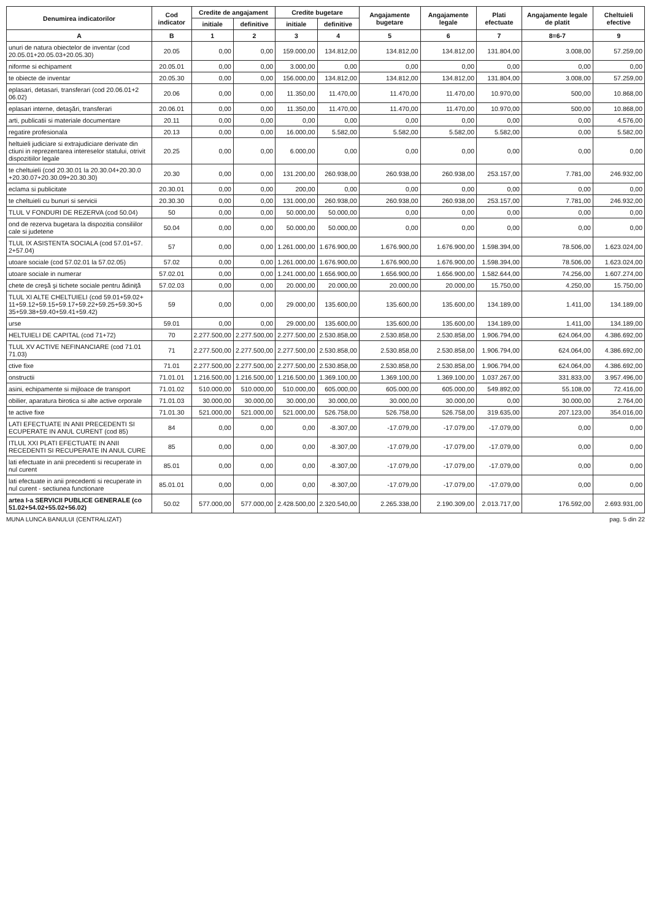| Denumirea indicatorilor | Cod indicator | Credite de angajament | | Credite bugetare | | Angajamente bugetare | Angajamente legale | Plati efectuate | Angajamente legale de platit | Cheltuieli efective |
| --- | --- | --- | --- | --- | --- | --- | --- | --- | --- | --- |
| | | initiale | definitive | initiale | definitive | | | | | |
| A | B | 1 | 2 | 3 | 4 | 5 | 6 | 7 | 8=6-7 | 9 |
| unuri de natura obiectelor de inventar (cod 20.05.01+20.05.03+20.05.30) | 20.05 | 0,00 | 0,00 | 159.000,00 | 134.812,00 | 134.812,00 | 134.812,00 | 131.804,00 | 3.008,00 | 57.259,00 |
| niforme si echipament | 20.05.01 | 0,00 | 0,00 | 3.000,00 | 0,00 | 0,00 | 0,00 | 0,00 | 0,00 | 0,00 |
| te obiecte de inventar | 20.05.30 | 0,00 | 0,00 | 156.000,00 | 134.812,00 | 134.812,00 | 134.812,00 | 131.804,00 | 3.008,00 | 57.259,00 |
| eplasari, detasari, transferari (cod 20.06.01+2 06.02) | 20.06 | 0,00 | 0,00 | 11.350,00 | 11.470,00 | 11.470,00 | 11.470,00 | 10.970,00 | 500,00 | 10.868,00 |
| eplasari interne, detaşări, transferari | 20.06.01 | 0,00 | 0,00 | 11.350,00 | 11.470,00 | 11.470,00 | 11.470,00 | 10.970,00 | 500,00 | 10.868,00 |
| arti, publicatii si materiale documentare | 20.11 | 0,00 | 0,00 | 0,00 | 0,00 | 0,00 | 0,00 | 0,00 | 0,00 | 4.576,00 |
| regatire profesionala | 20.13 | 0,00 | 0,00 | 16.000,00 | 5.582,00 | 5.582,00 | 5.582,00 | 5.582,00 | 0,00 | 5.582,00 |
| heltuieli judiciare si extrajudiciare derivate din ctiuni in reprezentarea intereselor statului, otrivit dispozitiilor legale | 20.25 | 0,00 | 0,00 | 6.000,00 | 0,00 | 0,00 | 0,00 | 0,00 | 0,00 | 0,00 |
| te cheltuieli (cod 20.30.01 la 20.30.04+20.30.0 +20.30.07+20.30.09+20.30.30) | 20.30 | 0,00 | 0,00 | 131.200,00 | 260.938,00 | 260.938,00 | 260.938,00 | 253.157,00 | 7.781,00 | 246.932,00 |
| eclama si publicitate | 20.30.01 | 0,00 | 0,00 | 200,00 | 0,00 | 0,00 | 0,00 | 0,00 | 0,00 | 0,00 |
| te cheltuieli cu bunuri si servicii | 20.30.30 | 0,00 | 0,00 | 131.000,00 | 260.938,00 | 260.938,00 | 260.938,00 | 253.157,00 | 7.781,00 | 246.932,00 |
| TLUL V FONDURI DE REZERVA (cod 50.04) | 50 | 0,00 | 0,00 | 50.000,00 | 50.000,00 | 0,00 | 0,00 | 0,00 | 0,00 | 0,00 |
| ond de rezerva bugetara la dispozitia consiliilor cale si judetene | 50.04 | 0,00 | 0,00 | 50.000,00 | 50.000,00 | 0,00 | 0,00 | 0,00 | 0,00 | 0,00 |
| TLUL IX ASISTENTA SOCIALA (cod 57.01+57. 2+57.04) | 57 | 0,00 | 0,00 | 1.261.000,00 | 1.676.900,00 | 1.676.900,00 | 1.676.900,00 | 1.598.394,00 | 78.506,00 | 1.623.024,00 |
| utoare sociale (cod 57.02.01 la 57.02.05) | 57.02 | 0,00 | 0,00 | 1.261.000,00 | 1.676.900,00 | 1.676.900,00 | 1.676.900,00 | 1.598.394,00 | 78.506,00 | 1.623.024,00 |
| utoare sociale in numerar | 57.02.01 | 0,00 | 0,00 | 1.241.000,00 | 1.656.900,00 | 1.656.900,00 | 1.656.900,00 | 1.582.644,00 | 74.256,00 | 1.607.274,00 |
| chete de creşă şi tichete sociale pentru ădiniţă | 57.02.03 | 0,00 | 0,00 | 20.000,00 | 20.000,00 | 20.000,00 | 20.000,00 | 15.750,00 | 4.250,00 | 15.750,00 |
| TLUL XI ALTE CHELTUIELI (cod 59.01+59.02+ 11+59.12+59.15+59.17+59.22+59.25+59.30+5 35+59.38+59.40+59.41+59.42) | 59 | 0,00 | 0,00 | 29.000,00 | 135.600,00 | 135.600,00 | 135.600,00 | 134.189,00 | 1.411,00 | 134.189,00 |
| urse | 59.01 | 0,00 | 0,00 | 29.000,00 | 135.600,00 | 135.600,00 | 135.600,00 | 134.189,00 | 1.411,00 | 134.189,00 |
| HELTUIELI DE CAPITAL (cod 71+72) | 70 | 2.277.500,00 | 2.277.500,00 | 2.277.500,00 | 2.530.858,00 | 2.530.858,00 | 2.530.858,00 | 1.906.794,00 | 624.064,00 | 4.386.692,00 |
| TLUL XV ACTIVE NEFINANCIARE (cod 71.01 71.03) | 71 | 2.277.500,00 | 2.277.500,00 | 2.277.500,00 | 2.530.858,00 | 2.530.858,00 | 2.530.858,00 | 1.906.794,00 | 624.064,00 | 4.386.692,00 |
| ctive fixe | 71.01 | 2.277.500,00 | 2.277.500,00 | 2.277.500,00 | 2.530.858,00 | 2.530.858,00 | 2.530.858,00 | 1.906.794,00 | 624.064,00 | 4.386.692,00 |
| onstructii | 71.01.01 | 1.216.500,00 | 1.216.500,00 | 1.216.500,00 | 1.369.100,00 | 1.369.100,00 | 1.369.100,00 | 1.037.267,00 | 331.833,00 | 3.957.496,00 |
| asini, echipamente si mijloace de transport | 71.01.02 | 510.000,00 | 510.000,00 | 510.000,00 | 605.000,00 | 605.000,00 | 605.000,00 | 549.892,00 | 55.108,00 | 72.416,00 |
| obilier, aparatura birotica si alte active orporale | 71.01.03 | 30.000,00 | 30.000,00 | 30.000,00 | 30.000,00 | 30.000,00 | 30.000,00 | 0,00 | 30.000,00 | 2.764,00 |
| te active fixe | 71.01.30 | 521.000,00 | 521.000,00 | 521.000,00 | 526.758,00 | 526.758,00 | 526.758,00 | 319.635,00 | 207.123,00 | 354.016,00 |
| LATI EFECTUATE IN ANII PRECEDENTI SI ECUPERATE IN ANUL CURENT (cod 85) | 84 | 0,00 | 0,00 | 0,00 | -8.307,00 | -17.079,00 | -17.079,00 | -17.079,00 | 0,00 | 0,00 |
| ITLUL XXI PLATI EFECTUATE IN ANII RECEDENTI SI RECUPERATE IN ANUL CURE | 85 | 0,00 | 0,00 | 0,00 | -8.307,00 | -17.079,00 | -17.079,00 | -17.079,00 | 0,00 | 0,00 |
| lati efectuate in anii precedenti si recuperate in nul curent | 85.01 | 0,00 | 0,00 | 0,00 | -8.307,00 | -17.079,00 | -17.079,00 | -17.079,00 | 0,00 | 0,00 |
| lati efectuate in anii precedenti si recuperate in nul curent - sectiunea functionare | 85.01.01 | 0,00 | 0,00 | 0,00 | -8.307,00 | -17.079,00 | -17.079,00 | -17.079,00 | 0,00 | 0,00 |
| artea I-a SERVICII PUBLICE GENERALE (co 51.02+54.02+55.02+56.02) | 50.02 | 577.000,00 | 577.000,00 | 2.428.500,00 | 2.320.540,00 | 2.265.338,00 | 2.190.309,00 | 2.013.717,00 | 176.592,00 | 2.693.931,00 |
MUNA LUNCA BANULUI (CENTRALIZAT) pag. 5 din 22